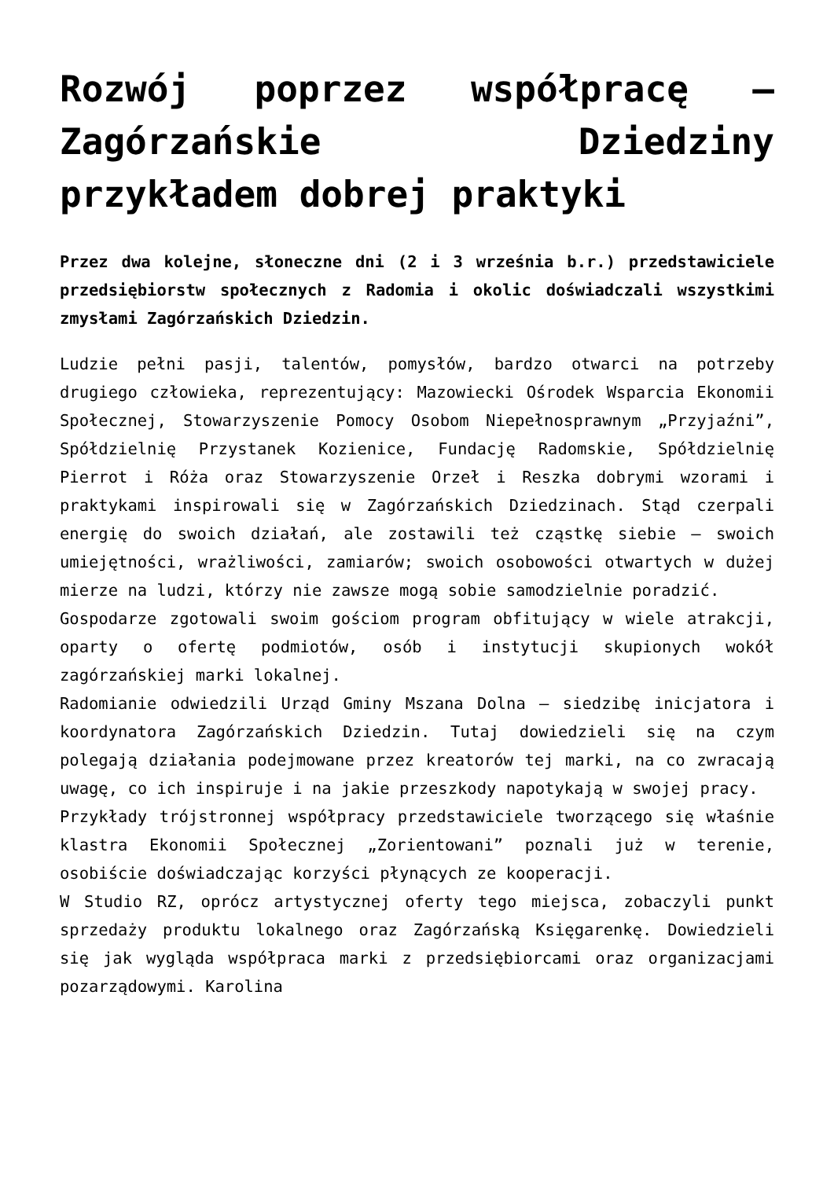Rozwój poprzez współpracę – Zagórzańskie Dziedziny przykładem dobrej praktyki
Przez dwa kolejne, słoneczne dni (2 i 3 września b.r.) przedstawiciele przedsiębiorstw społecznych z Radomia i okolic doświadczali wszystkimi zmysłami Zagórzańskich Dziedzin.
Ludzie pełni pasji, talentów, pomysłów, bardzo otwarci na potrzeby drugiego człowieka, reprezentujący: Mazowiecki Ośrodek Wsparcia Ekonomii Społecznej, Stowarzyszenie Pomocy Osobom Niepełnosprawnym „Przyjaźni”, Spółdzielnię Przystanek Kozienice, Fundację Radomskie, Spółdzielnię Pierrot i Róża oraz Stowarzyszenie Orzeł i Reszka dobrymi wzorami i praktykami inspirowali się w Zagórzańskich Dziedzinach. Stąd czerpali energię do swoich działań, ale zostawili też cząstkę siebie – swoich umiejętności, wrażliwości, zamiarów; swoich osobowości otwartych w dużej mierze na ludzi, którzy nie zawsze mogą sobie samodzielnie poradzić.
Gospodarze zgotowali swoim gościom program obfitujący w wiele atrakcji, oparty o ofertę podmiotów, osób i instytucji skupionych wokół zagórzańskiej marki lokalnej.
Radomianie odwiedzili Urząd Gminy Mszana Dolna – siedzibę inicjatora i koordynatora Zagórzańskich Dziedzin. Tutaj dowiedzieli się na czym polegają działania podejmowane przez kreatorów tej marki, na co zwracają uwagę, co ich inspiruje i na jakie przeszkody napotykają w swojej pracy.
Przykłady trójstronnej współpracy przedstawiciele tworzącego się właśnie klastra Ekonomii Społecznej „Zorientowani” poznali już w terenie, osobiście doświadczając korzyści płynących ze kooperacji.
W Studio RZ, oprócz artystycznej oferty tego miejsca, zobaczyli punkt sprzedaży produktu lokalnego oraz Zagórzańską Księgarenkę. Dowiedzieli się jak wygląda współpraca marki z przedsiębiorcami oraz organizacjami pozarządowymi. Karolina